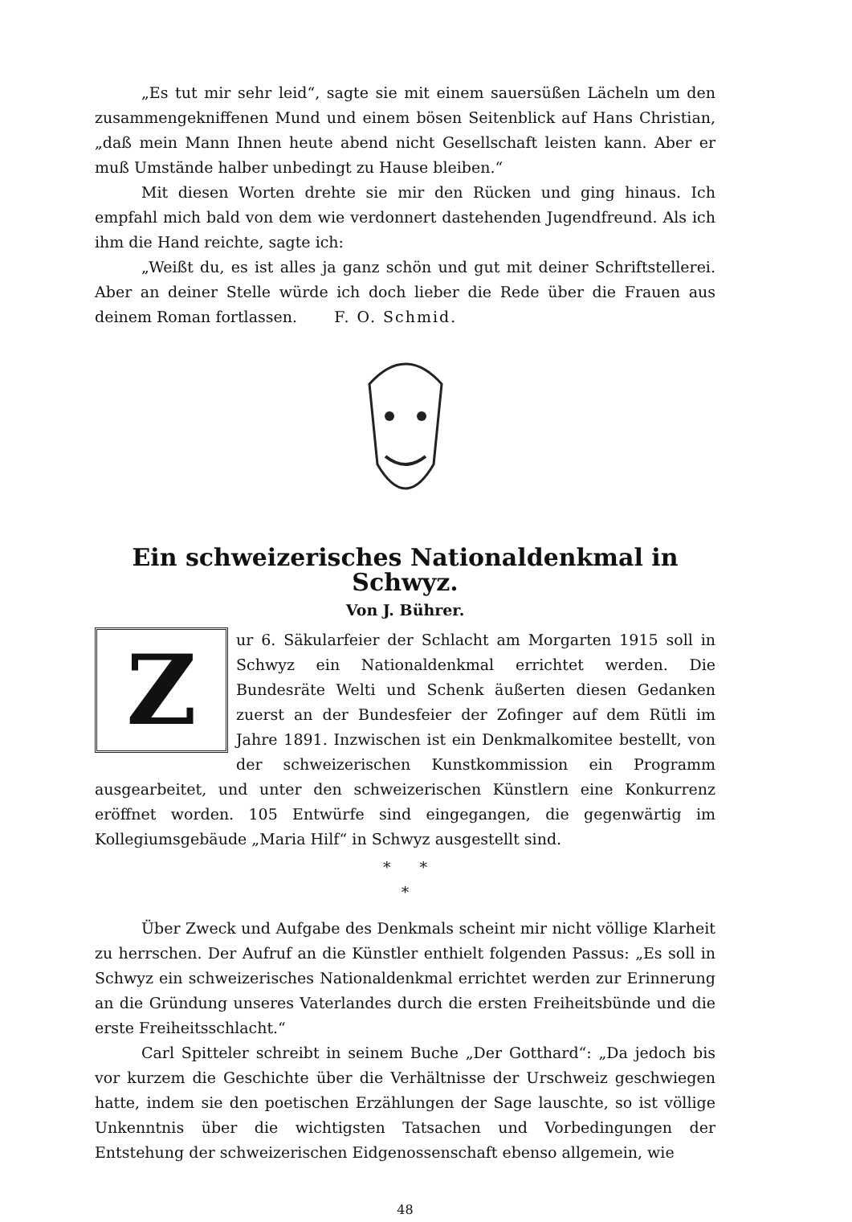„Es tut mir sehr leid“, sagte sie mit einem sauersüßen Lächeln um den zusammengekniffenen Mund und einem bösen Seitenblick auf Hans Christian, „daß mein Mann Ihnen heute abend nicht Gesellschaft leisten kann. Aber er muß Umstände halber unbedingt zu Hause bleiben.“
Mit diesen Worten drehte sie mir den Rücken und ging hinaus. Ich empfahl mich bald von dem wie verdonnert dastehenden Jugendfreund. Als ich ihm die Hand reichte, sagte ich:
„Weißt du, es ist alles ja ganz schön und gut mit deiner Schriftstellerei. Aber an deiner Stelle würde ich doch lieber die Rede über die Frauen aus deinem Roman fortlassen. F. O. Schmid.
Ein schweizerisches Nationaldenkmal in Schwyz.
Von J. Bührer.
Z
ur 6. Säkularfeier der Schlacht am Morgarten 1915 soll in Schwyz ein Nationaldenkmal errichtet werden. Die Bundesräte Welti und Schenk äußerten diesen Gedanken zuerst an der Bundesfeier der Zofinger auf dem Rütli im Jahre 1891. Inzwischen ist ein Denkmalkomitee bestellt, von der schweizerischen Kunstkommission ein Programm ausgearbeitet, und unter den schweizerischen Künstlern eine Konkurrenz eröffnet worden. 105 Entwürfe sind eingegangen, die gegenwärtig im Kollegiumsgebäude „Maria Hilf“ in Schwyz ausgestellt sind.
* *
*
Über Zweck und Aufgabe des Denkmals scheint mir nicht völlige Klarheit zu herrschen. Der Aufruf an die Künstler enthielt folgenden Passus: „Es soll in Schwyz ein schweizerisches Nationaldenkmal errichtet werden zur Erinnerung an die Gründung unseres Vaterlandes durch die ersten Freiheitsbünde und die erste Freiheitsschlacht.“
Carl Spitteler schreibt in seinem Buche „Der Gotthard“: „Da jedoch bis vor kurzem die Geschichte über die Verhältnisse der Urschweiz geschwiegen hatte, indem sie den poetischen Erzählungen der Sage lauschte, so ist völlige Unkenntnis über die wichtigsten Tatsachen und Vorbedingungen der Entstehung der schweizerischen Eidgenossenschaft ebenso allgemein, wie
48